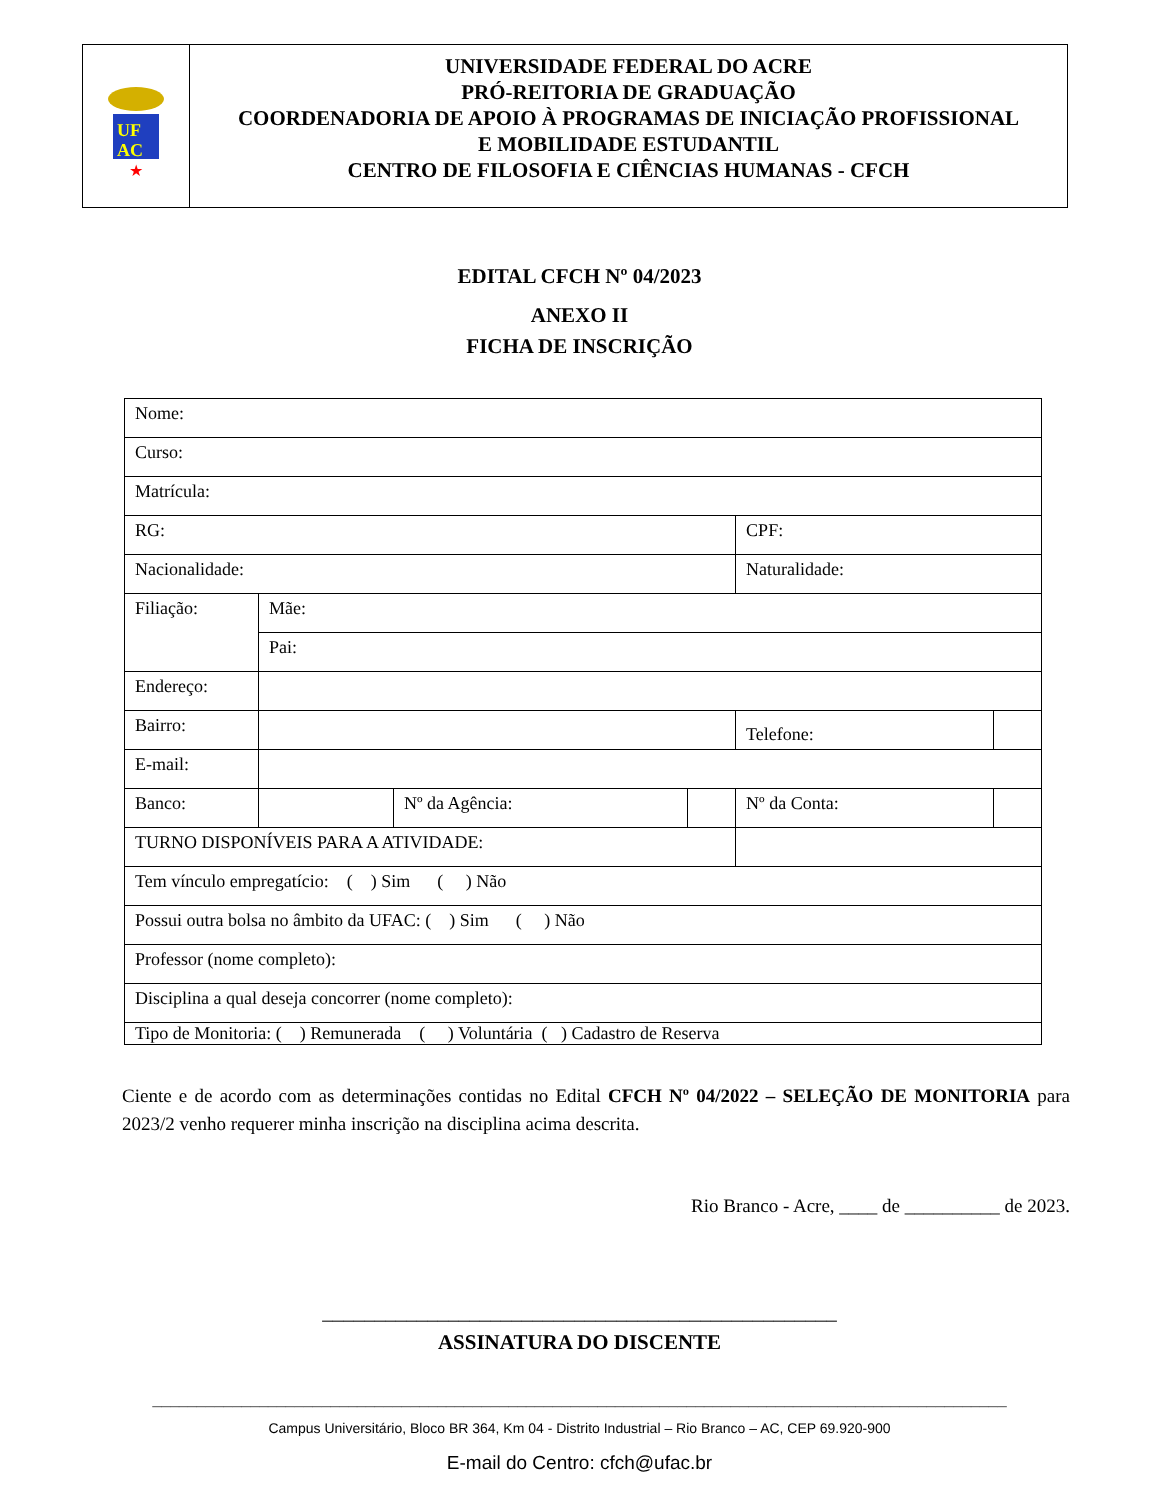UF
AC
★
UNIVERSIDADE FEDERAL DO ACRE
PRÓ-REITORIA DE GRADUAÇÃO
COORDENADORIA DE APOIO À PROGRAMAS DE INICIAÇÃO PROFISSIONAL
E MOBILIDADE ESTUDANTIL
CENTRO DE FILOSOFIA E CIÊNCIAS HUMANAS - CFCH
EDITAL CFCH Nº 04/2023
ANEXO II
FICHA DE INSCRIÇÃO
| Nome: | | | | | |
| Curso: | | | | | |
| Matrícula: | | | | | |
| RG: | | | | CPF: | |
| Nacionalidade: | | | | Naturalidade: | |
| Filiação: | Mãe: | | | | |
| | Pai: | | | | |
| Endereço: | | | | | |
| Bairro: | | | | Telefone: | |
| E-mail: | | | | | |
| Banco: | | Nº da Agência: | | Nº da Conta: | |
| TURNO DISPONÍVEIS PARA A ATIVIDADE: | | | | | |
| Tem vínculo empregatício: ( ) Sim ( ) Não | | | | | |
| Possui outra bolsa no âmbito da UFAC: ( ) Sim ( ) Não | | | | | |
| Professor (nome completo): | | | | | |
| Disciplina a qual deseja concorrer (nome completo): | | | | | |
| Tipo de Monitoria: ( ) Remunerada ( ) Voluntária ( ) Cadastro de Reserva | | | | | |
Ciente e de acordo com as determinações contidas no Edital CFCH Nº 04/2022 – SELEÇÃO DE MONITORIA para 2023/2 venho requerer minha inscrição na disciplina acima descrita.
Rio Branco - Acre, ____ de __________ de 2023.
_________________________________________________
ASSINATURA DO DISCENTE
________________________________________________________________________________________________
Campus Universitário, Bloco BR 364, Km 04 - Distrito Industrial – Rio Branco – AC, CEP 69.920-900
E-mail do Centro: cfch@ufac.br